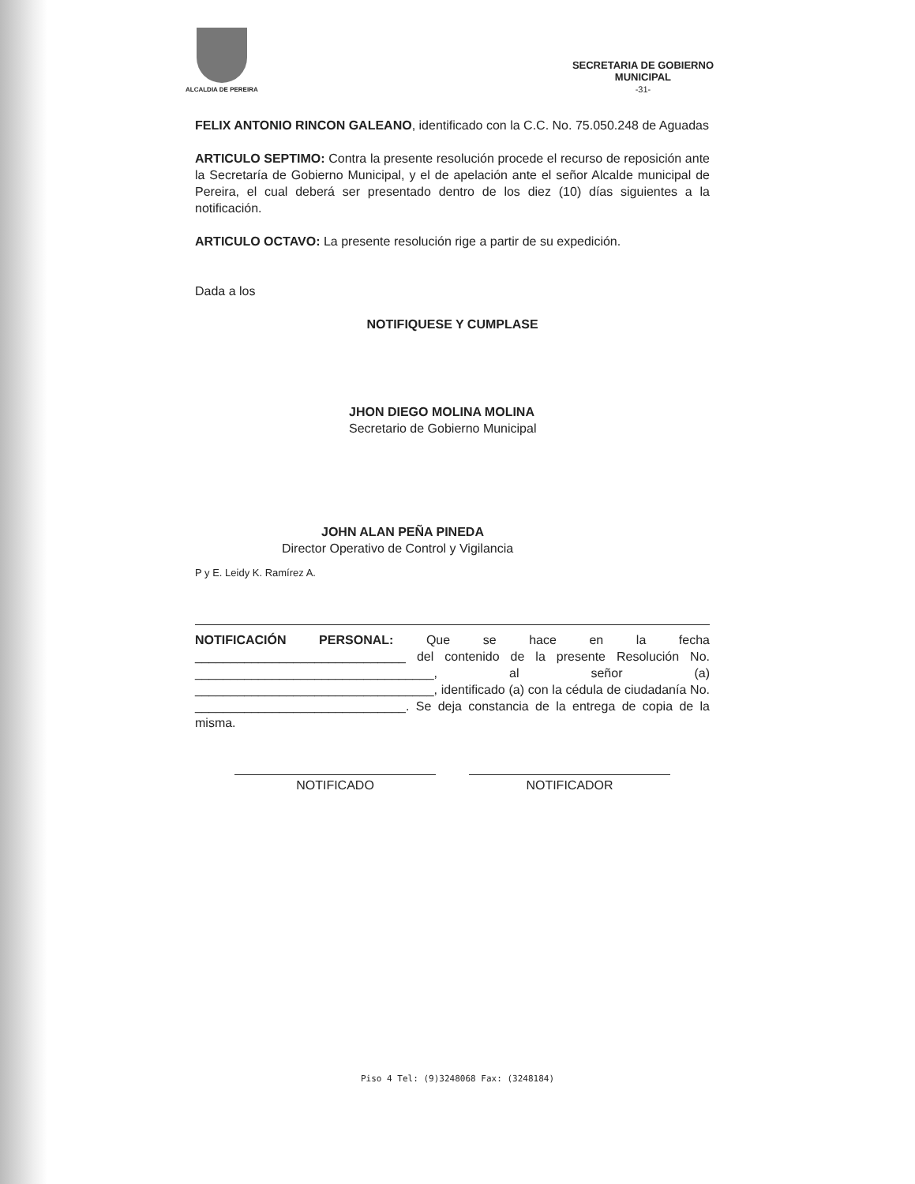ALCALDIA DE PEREIRA
SECRETARIA DE GOBIERNO
MUNICIPAL
-31-
FELIX ANTONIO RINCON GALEANO, identificado con la C.C. No. 75.050.248 de Aguadas
ARTICULO SEPTIMO: Contra la presente resolución procede el recurso de reposición ante la Secretaría de Gobierno Municipal, y el de apelación ante el señor Alcalde municipal de Pereira, el cual deberá ser presentado dentro de los diez (10) días siguientes a la notificación.
ARTICULO OCTAVO: La presente resolución rige a partir de su expedición.
Dada a los
NOTIFIQUESE Y CUMPLASE
JHON DIEGO MOLINA MOLINA
Secretario de Gobierno Municipal
JOHN ALAN PEÑA PINEDA
Director Operativo de Control y Vigilancia
P y E. Leidy K. Ramírez A.
NOTIFICACIÓN PERSONAL: Que se hace en la fecha ______________________________ del contenido de la presente Resolución No. __________________________________, al señor (a) __________________________________, identificado (a) con la cédula de ciudadanía No. ______________________________. Se deja constancia de la entrega de copia de la misma.
NOTIFICADO NOTIFICADOR
Piso 4 Tel: (9)3248068 Fax: (3248184)